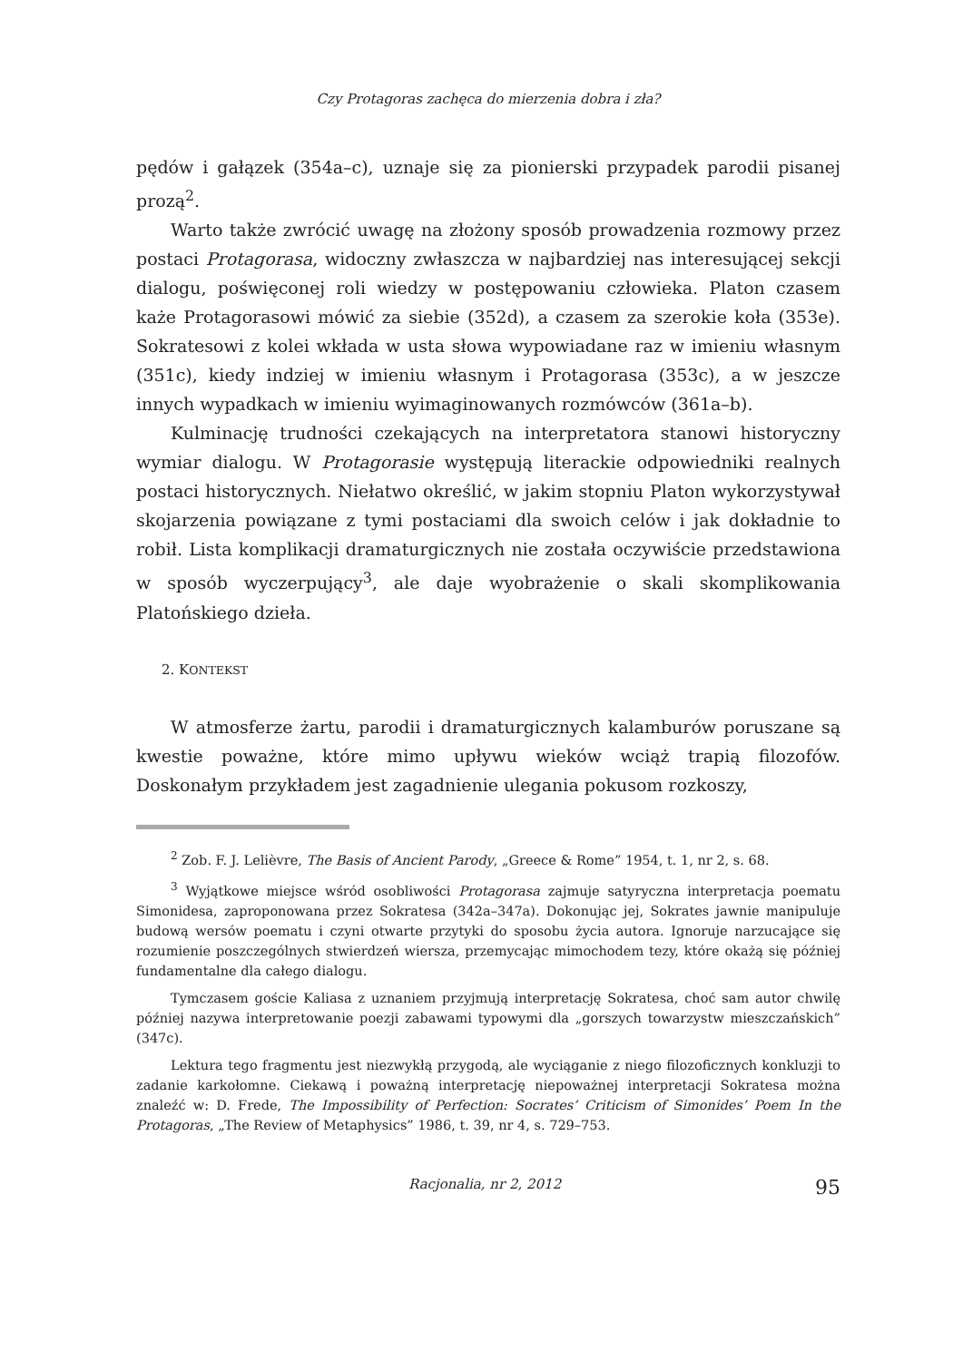Czy Protagoras zachęca do mierzenia dobra i zła?
pędów i gałązek (354a–c), uznaje się za pionierski przypadek parodii pisanej prozą<sup>2</sup>.
Warto także zwrócić uwagę na złożony sposób prowadzenia rozmowy przez postaci Protagorasa, widoczny zwłaszcza w najbardziej nas interesującej sekcji dialogu, poświęconej roli wiedzy w postępowaniu człowieka. Platon czasem każe Protagorasowi mówić za siebie (352d), a czasem za szerokie koła (353e). Sokratesowi z kolei wkłada w usta słowa wypowiadane raz w imieniu własnym (351c), kiedy indziej w imieniu własnym i Protagorasa (353c), a w jeszcze innych wypadkach w imieniu wyimaginowanych rozmówców (361a–b).
Kulminację trudności czekających na interpretatora stanowi historyczny wymiar dialogu. W Protagorasie występują literackie odpowiedniki realnych postaci historycznych. Niełatwo określić, w jakim stopniu Platon wykorzystywał skojarzenia powiązane z tymi postaciami dla swoich celów i jak dokładnie to robił. Lista komplikacji dramaturgicznych nie została oczywiście przedstawiona w sposób wyczerpujący<sup>3</sup>, ale daje wyobrażenie o skali skomplikowania Platońskiego dzieła.
2. KONTEKST
W atmosferze żartu, parodii i dramaturgicznych kalamburów poruszane są kwestie poważne, które mimo upływu wieków wciąż trapią filozofów. Doskonałym przykładem jest zagadnienie ulegania pokusom rozkoszy,
<sup>2</sup> Zob. F. J. Lelièvre, The Basis of Ancient Parody, „Greece & Rome” 1954, t. 1, nr 2, s. 68.
<sup>3</sup> Wyjątkowe miejsce wśród osobliwości Protagorasa zajmuje satyryczna interpretacja poematu Simonidesa, zaproponowana przez Sokratesa (342a–347a). Dokonując jej, Sokrates jawnie manipuluje budową wersów poematu i czyni otwarte przytyki do sposobu życia autora. Ignoruje narzucające się rozumienie poszczególnych stwierdzeń wiersza, przemycając mimochodem tezy, które okażą się później fundamentalne dla całego dialogu.
Tymczasem goście Kaliasa z uznaniem przyjmują interpretację Sokratesa, choć sam autor chwilę później nazywa interpretowanie poezji zabawami typowymi dla „gorszych towarzystw mieszczańskich” (347c).
Lektura tego fragmentu jest niezwykłą przygodą, ale wyciąganie z niego filozoficznych konkluzji to zadanie karkołomne. Ciekawą i poważną interpretację niepoważnej interpretacji Sokratesa można znaleźć w: D. Frede, The Impossibility of Perfection: Socrates’ Criticism of Simonides’ Poem In the Protagoras, „The Review of Metaphysics” 1986, t. 39, nr 4, s. 729–753.
Racjonalia, nr 2, 2012 95